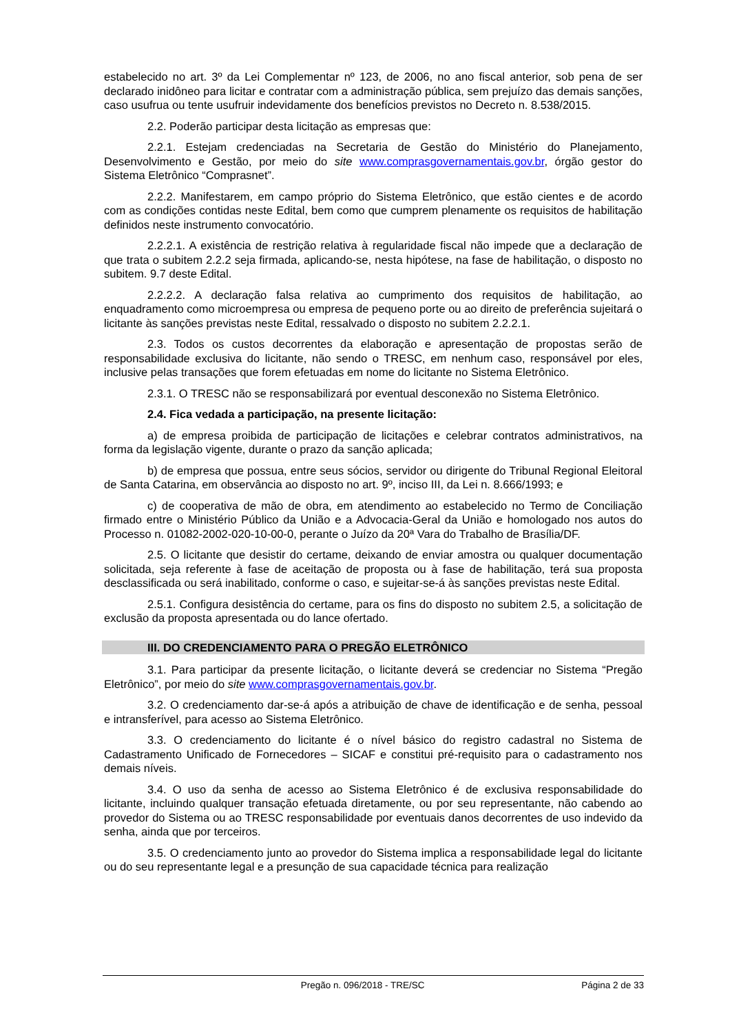estabelecido no art. 3º da Lei Complementar nº 123, de 2006, no ano fiscal anterior, sob pena de ser declarado inidôneo para licitar e contratar com a administração pública, sem prejuízo das demais sanções, caso usufrua ou tente usufruir indevidamente dos benefícios previstos no Decreto n. 8.538/2015.
2.2. Poderão participar desta licitação as empresas que:
2.2.1. Estejam credenciadas na Secretaria de Gestão do Ministério do Planejamento, Desenvolvimento e Gestão, por meio do site www.comprasgovernamentais.gov.br, órgão gestor do Sistema Eletrônico “Comprasnet”.
2.2.2. Manifestarem, em campo próprio do Sistema Eletrônico, que estão cientes e de acordo com as condições contidas neste Edital, bem como que cumprem plenamente os requisitos de habilitação definidos neste instrumento convocatório.
2.2.2.1. A existência de restrição relativa à regularidade fiscal não impede que a declaração de que trata o subitem 2.2.2 seja firmada, aplicando-se, nesta hipótese, na fase de habilitação, o disposto no subitem. 9.7 deste Edital.
2.2.2.2. A declaração falsa relativa ao cumprimento dos requisitos de habilitação, ao enquadramento como microempresa ou empresa de pequeno porte ou ao direito de preferência sujeitará o licitante às sanções previstas neste Edital, ressalvado o disposto no subitem 2.2.2.1.
2.3. Todos os custos decorrentes da elaboração e apresentação de propostas serão de responsabilidade exclusiva do licitante, não sendo o TRESC, em nenhum caso, responsável por eles, inclusive pelas transações que forem efetuadas em nome do licitante no Sistema Eletrônico.
2.3.1. O TRESC não se responsabilizará por eventual desconexão no Sistema Eletrônico.
2.4. Fica vedada a participação, na presente licitação:
a) de empresa proibida de participação de licitações e celebrar contratos administrativos, na forma da legislação vigente, durante o prazo da sanção aplicada;
b) de empresa que possua, entre seus sócios, servidor ou dirigente do Tribunal Regional Eleitoral de Santa Catarina, em observância ao disposto no art. 9º, inciso III, da Lei n. 8.666/1993; e
c) de cooperativa de mão de obra, em atendimento ao estabelecido no Termo de Conciliação firmado entre o Ministério Público da União e a Advocacia-Geral da União e homologado nos autos do Processo n. 01082-2002-020-10-00-0, perante o Juízo da 20ª Vara do Trabalho de Brasília/DF.
2.5. O licitante que desistir do certame, deixando de enviar amostra ou qualquer documentação solicitada, seja referente à fase de aceitação de proposta ou à fase de habilitação, terá sua proposta desclassificada ou será inabilitado, conforme o caso, e sujeitar-se-á às sanções previstas neste Edital.
2.5.1. Configura desistência do certame, para os fins do disposto no subitem 2.5, a solicitação de exclusão da proposta apresentada ou do lance ofertado.
III. DO CREDENCIAMENTO PARA O PREGÃO ELETRÔNICO
3.1. Para participar da presente licitação, o licitante deverá se credenciar no Sistema “Pregão Eletrônico”, por meio do site www.comprasgovernamentais.gov.br.
3.2. O credenciamento dar-se-á após a atribuição de chave de identificação e de senha, pessoal e intransferível, para acesso ao Sistema Eletrônico.
3.3. O credenciamento do licitante é o nível básico do registro cadastral no Sistema de Cadastramento Unificado de Fornecedores – SICAF e constitui pré-requisito para o cadastramento nos demais níveis.
3.4. O uso da senha de acesso ao Sistema Eletrônico é de exclusiva responsabilidade do licitante, incluindo qualquer transação efetuada diretamente, ou por seu representante, não cabendo ao provedor do Sistema ou ao TRESC responsabilidade por eventuais danos decorrentes de uso indevido da senha, ainda que por terceiros.
3.5. O credenciamento junto ao provedor do Sistema implica a responsabilidade legal do licitante ou do seu representante legal e a presunção de sua capacidade técnica para realização
Pregão n. 096/2018 - TRE/SC Página 2 de 33